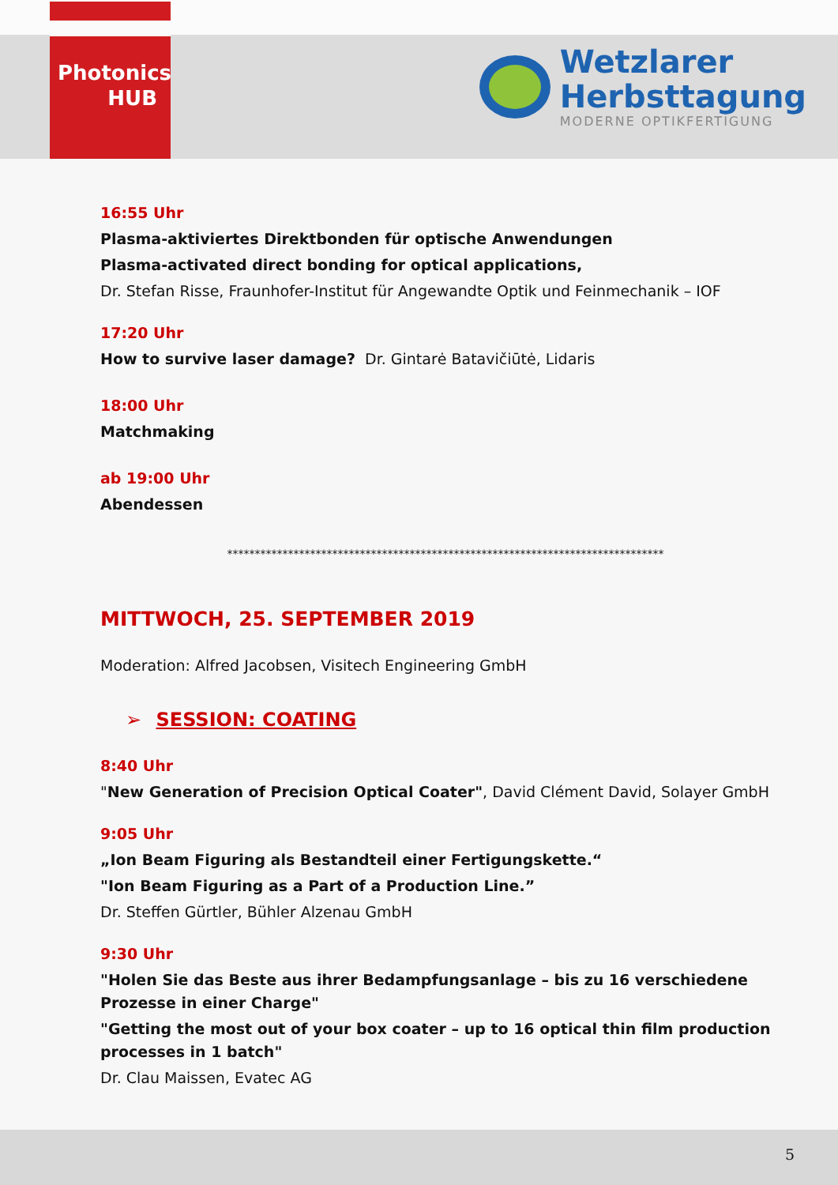Photonics
HUB
Wetzlarer
Herbsttagung
MODERNE OPTIKFERTIGUNG
16:55 Uhr
Plasma-aktiviertes Direktbonden für optische Anwendungen
Plasma-activated direct bonding for optical applications,
Dr. Stefan Risse, Fraunhofer-Institut für Angewandte Optik und Feinmechanik – IOF
17:20 Uhr
How to survive laser damage? Dr. Gintarė Batavičiūtė, Lidaris
18:00 Uhr
Matchmaking
ab 19:00 Uhr
Abendessen
*******************************************************************************
MITTWOCH, 25. SEPTEMBER 2019
Moderation: Alfred Jacobsen, Visitech Engineering GmbH
➢ SESSION: COATING
8:40 Uhr
"New Generation of Precision Optical Coater", David Clément David, Solayer GmbH
9:05 Uhr
„Ion Beam Figuring als Bestandteil einer Fertigungskette.“
"Ion Beam Figuring as a Part of a Production Line.”
Dr. Steffen Gürtler, Bühler Alzenau GmbH
9:30 Uhr
"Holen Sie das Beste aus ihrer Bedampfungsanlage – bis zu 16 verschiedene Prozesse in einer Charge"
"Getting the most out of your box coater – up to 16 optical thin film production processes in 1 batch"
Dr. Clau Maissen, Evatec AG
5